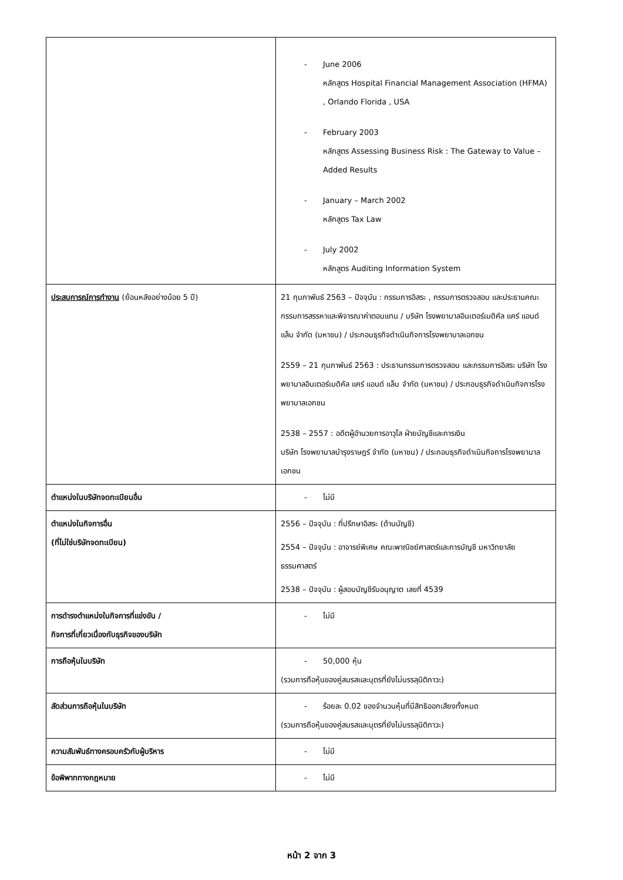| | - June 2006 หลักสูตร Hospital Financial Management Association (HFMA) , Orlando Florida , USA - February 2003 หลักสูตร Assessing Business Risk : The Gateway to Value – Added Results - January – March 2002 หลักสูตร Tax Law - July 2002 หลักสูตร Auditing Information System |
| ประสบการณ์การทำงาน (ย้อนหลังอย่างน้อย 5 ปี) | 21 กุมภาพันธ์ 2563 – ปัจจุบัน : กรรมการอิสระ , กรรมการตรวจสอบ และประธานคณะกรรมการสรรหาและพิจารณาค่าตอบแทน / บริษัท โรงพยาบาลอินเตอร์เมดิคัล แคร์ แอนด์ แล็บ จำกัด (มหาชน) / ประกอบธุรกิจดำเนินกิจการโรงพยาบาลเอกชน 2559 – 21 กุมภาพันธ์ 2563 : ประธานกรรมการตรวจสอบ และกรรมการอิสระ บริษัท โรงพยาบาลอินเตอร์เมดิคัล แคร์ แอนด์ แล็บ จำกัด (มหาชน) / ประกอบธุรกิจดำเนินกิจการโรงพยาบาลเอกชน 2538 – 2557 : อดีตผู้อำนวยการอาวุโส ฝ่ายบัญชีและการเงิน บริษัท โรงพยาบาลบำรุงราษฎร์ จำกัด (มหาชน) / ประกอบธุรกิจดำเนินกิจการโรงพยาบาลเอกชน |
| ตำแหน่งในบริษัทจดทะเบียนอื่น | - ไม่มี |
| ตำแหน่งในกิจการอื่น (ที่ไม่ใช่บริษัทจดทะเบียน) | 2556 – ปัจจุบัน : ที่ปรึกษาอิสระ (ด้านบัญชี) 2554 – ปัจจุบัน : อาจารย์พิเศษ คณะพาณิชย์ศาสตร์และการบัญชี มหาวิทยาลัยธรรมศาสตร์ 2538 – ปัจจุบัน : ผู้สอบบัญชีรับอนุญาต เลขที่ 4539 |
| การดำรงตำแหน่งในกิจการที่แข่งขัน / กิจการที่เกี่ยวเนื่องกับธุรกิจของบริษัท | - ไม่มี |
| การถือหุ้นในบริษัท | - 50,000 หุ้น (รวมการถือหุ้นของคู่สมรสและบุตรที่ยังไม่บรรลุนิติภาวะ) |
| สัดส่วนการถือหุ้นในบริษัท | - ร้อยละ 0.02 ของจำนวนหุ้นที่มีสิทธิออกเสียงทั้งหมด (รวมการถือหุ้นของคู่สมรสและบุตรที่ยังไม่บรรลุนิติภาวะ) |
| ความสัมพันธ์ทางครอบครัวกับผู้บริหาร | - ไม่มี |
| ข้อพิพาททางกฎหมาย | - ไม่มี |
หน้า 2 จาก 3